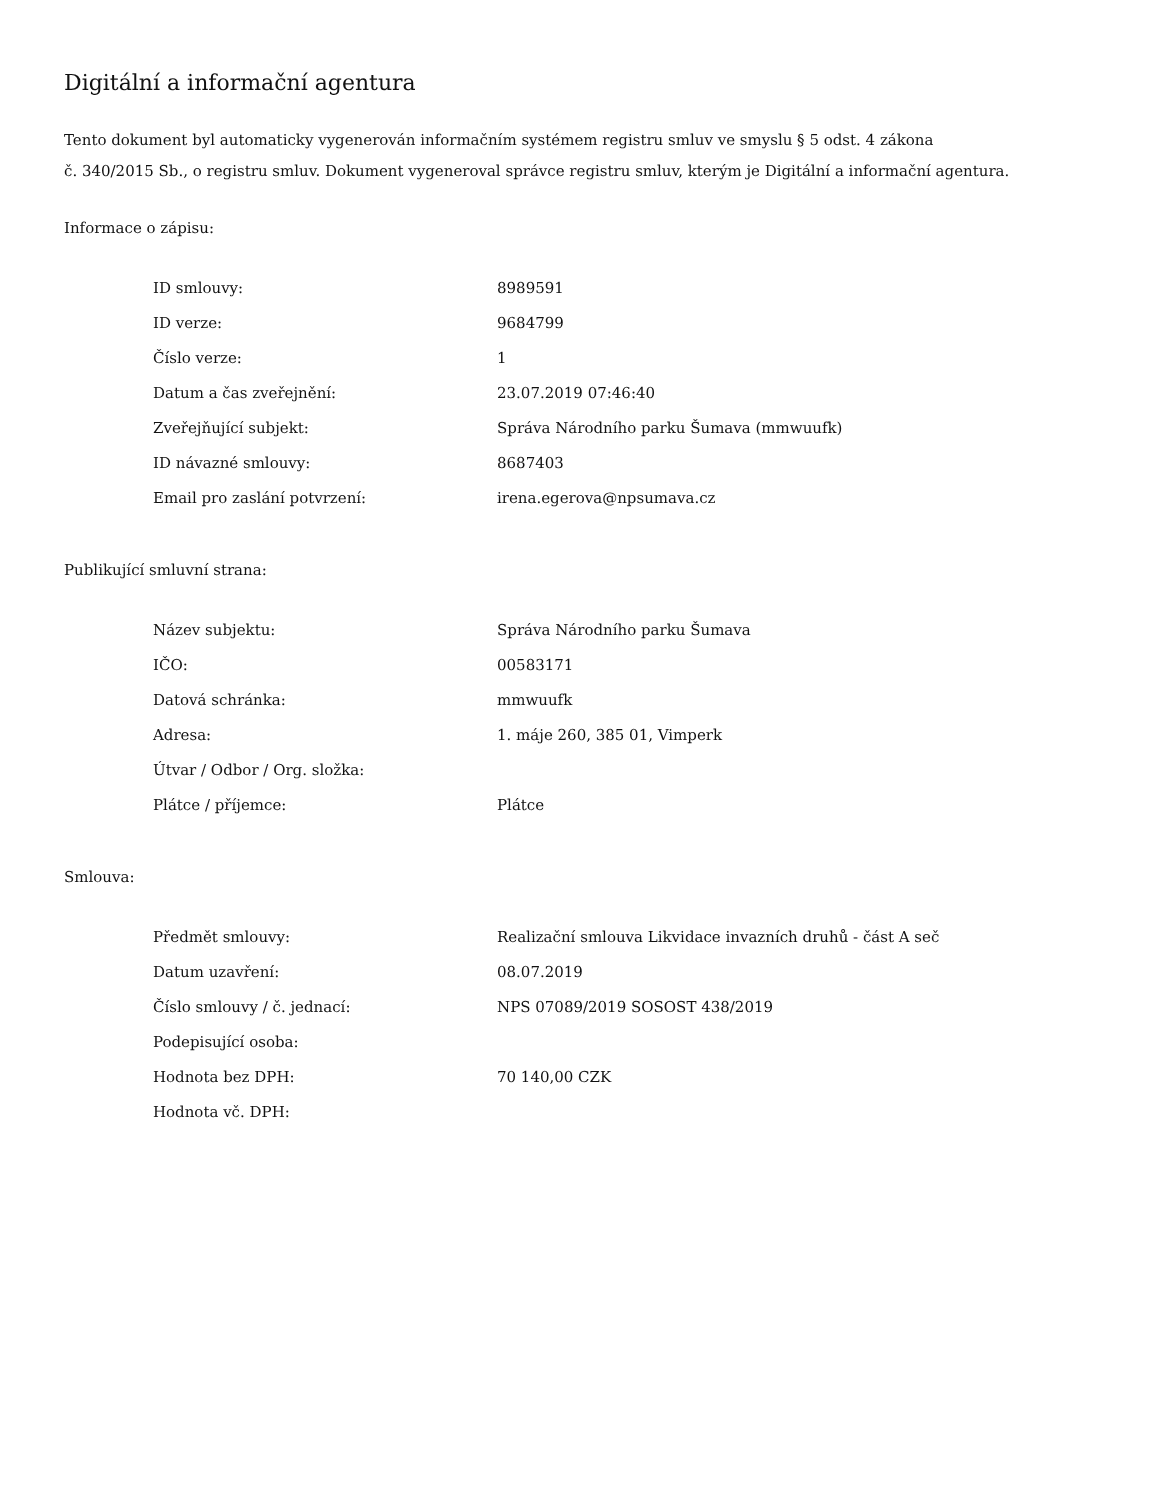Digitální a informační agentura
Tento dokument byl automaticky vygenerován informačním systémem registru smluv ve smyslu § 5 odst. 4 zákona
č. 340/2015 Sb., o registru smluv. Dokument vygeneroval správce registru smluv, kterým je Digitální a informační agentura.
Informace o zápisu:
| ID smlouvy: | 8989591 |
| ID verze: | 9684799 |
| Číslo verze: | 1 |
| Datum a čas zveřejnění: | 23.07.2019 07:46:40 |
| Zveřejňující subjekt: | Správa Národního parku Šumava (mmwuufk) |
| ID návazné smlouvy: | 8687403 |
| Email pro zaslání potvrzení: | irena.egerova@npsumava.cz |
Publikující smluvní strana:
| Název subjektu: | Správa Národního parku Šumava |
| IČO: | 00583171 |
| Datová schránka: | mmwuufk |
| Adresa: | 1. máje 260, 385 01, Vimperk |
| Útvar / Odbor / Org. složka: | |
| Plátce / příjemce: | Plátce |
Smlouva:
| Předmět smlouvy: | Realizační smlouva Likvidace invazních druhů - část A seč |
| Datum uzavření: | 08.07.2019 |
| Číslo smlouvy / č. jednací: | NPS 07089/2019 SOSOST 438/2019 |
| Podepisující osoba: | |
| Hodnota bez DPH: | 70 140,00 CZK |
| Hodnota vč. DPH: | |